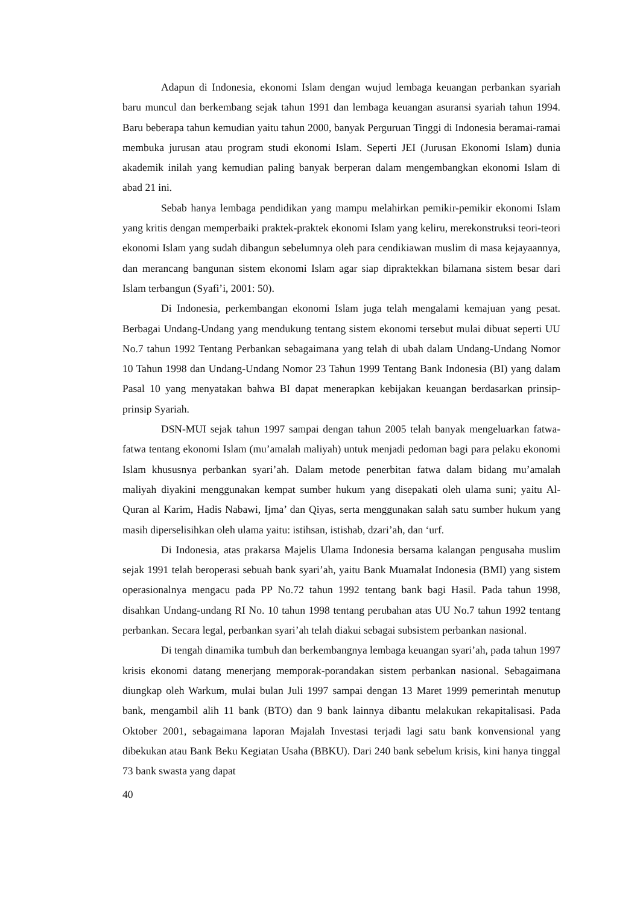Adapun di Indonesia, ekonomi Islam dengan wujud lembaga keuangan perbankan syariah baru muncul dan berkembang sejak tahun 1991 dan lembaga keuangan asuransi syariah tahun 1994. Baru beberapa tahun kemudian yaitu tahun 2000, banyak Perguruan Tinggi di Indonesia beramai-ramai membuka jurusan atau program studi ekonomi Islam. Seperti JEI (Jurusan Ekonomi Islam) dunia akademik inilah yang kemudian paling banyak berperan dalam mengembangkan ekonomi Islam di abad 21 ini.
Sebab hanya lembaga pendidikan yang mampu melahirkan pemikir-pemikir ekonomi Islam yang kritis dengan memperbaiki praktek-praktek ekonomi Islam yang keliru, merekonstruksi teori-teori ekonomi Islam yang sudah dibangun sebelumnya oleh para cendikiawan muslim di masa kejayaannya, dan merancang bangunan sistem ekonomi Islam agar siap dipraktekkan bilamana sistem besar dari Islam terbangun (Syafi’i, 2001: 50).
Di Indonesia, perkembangan ekonomi Islam juga telah mengalami kemajuan yang pesat. Berbagai Undang-Undang yang mendukung tentang sistem ekonomi tersebut mulai dibuat seperti UU No.7 tahun 1992 Tentang Perbankan sebagaimana yang telah di ubah dalam Undang-Undang Nomor 10 Tahun 1998 dan Undang-Undang Nomor 23 Tahun 1999 Tentang Bank Indonesia (BI) yang dalam Pasal 10 yang menyatakan bahwa BI dapat menerapkan kebijakan keuangan berdasarkan prinsip-prinsip Syariah.
DSN-MUI sejak tahun 1997 sampai dengan tahun 2005 telah banyak mengeluarkan fatwa-fatwa tentang ekonomi Islam (mu’amalah maliyah) untuk menjadi pedoman bagi para pelaku ekonomi Islam khususnya perbankan syari’ah. Dalam metode penerbitan fatwa dalam bidang mu’amalah maliyah diyakini menggunakan kempat sumber hukum yang disepakati oleh ulama suni; yaitu Al-Quran al Karim, Hadis Nabawi, Ijma’ dan Qiyas, serta menggunakan salah satu sumber hukum yang masih diperselisihkan oleh ulama yaitu: istihsan, istishab, dzari’ah, dan ‘urf.
Di Indonesia, atas prakarsa Majelis Ulama Indonesia bersama kalangan pengusaha muslim sejak 1991 telah beroperasi sebuah bank syari’ah, yaitu Bank Muamalat Indonesia (BMI) yang sistem operasionalnya mengacu pada PP No.72 tahun 1992 tentang bank bagi Hasil. Pada tahun 1998, disahkan Undang-undang RI No. 10 tahun 1998 tentang perubahan atas UU No.7 tahun 1992 tentang perbankan. Secara legal, perbankan syari’ah telah diakui sebagai subsistem perbankan nasional.
Di tengah dinamika tumbuh dan berkembangnya lembaga keuangan syari’ah, pada tahun 1997 krisis ekonomi datang menerjang memporak-porandakan sistem perbankan nasional. Sebagaimana diungkap oleh Warkum, mulai bulan Juli 1997 sampai dengan 13 Maret 1999 pemerintah menutup bank, mengambil alih 11 bank (BTO) dan 9 bank lainnya dibantu melakukan rekapitalisasi. Pada Oktober 2001, sebagaimana laporan Majalah Investasi terjadi lagi satu bank konvensional yang dibekukan atau Bank Beku Kegiatan Usaha (BBKU). Dari 240 bank sebelum krisis, kini hanya tinggal 73 bank swasta yang dapat
40